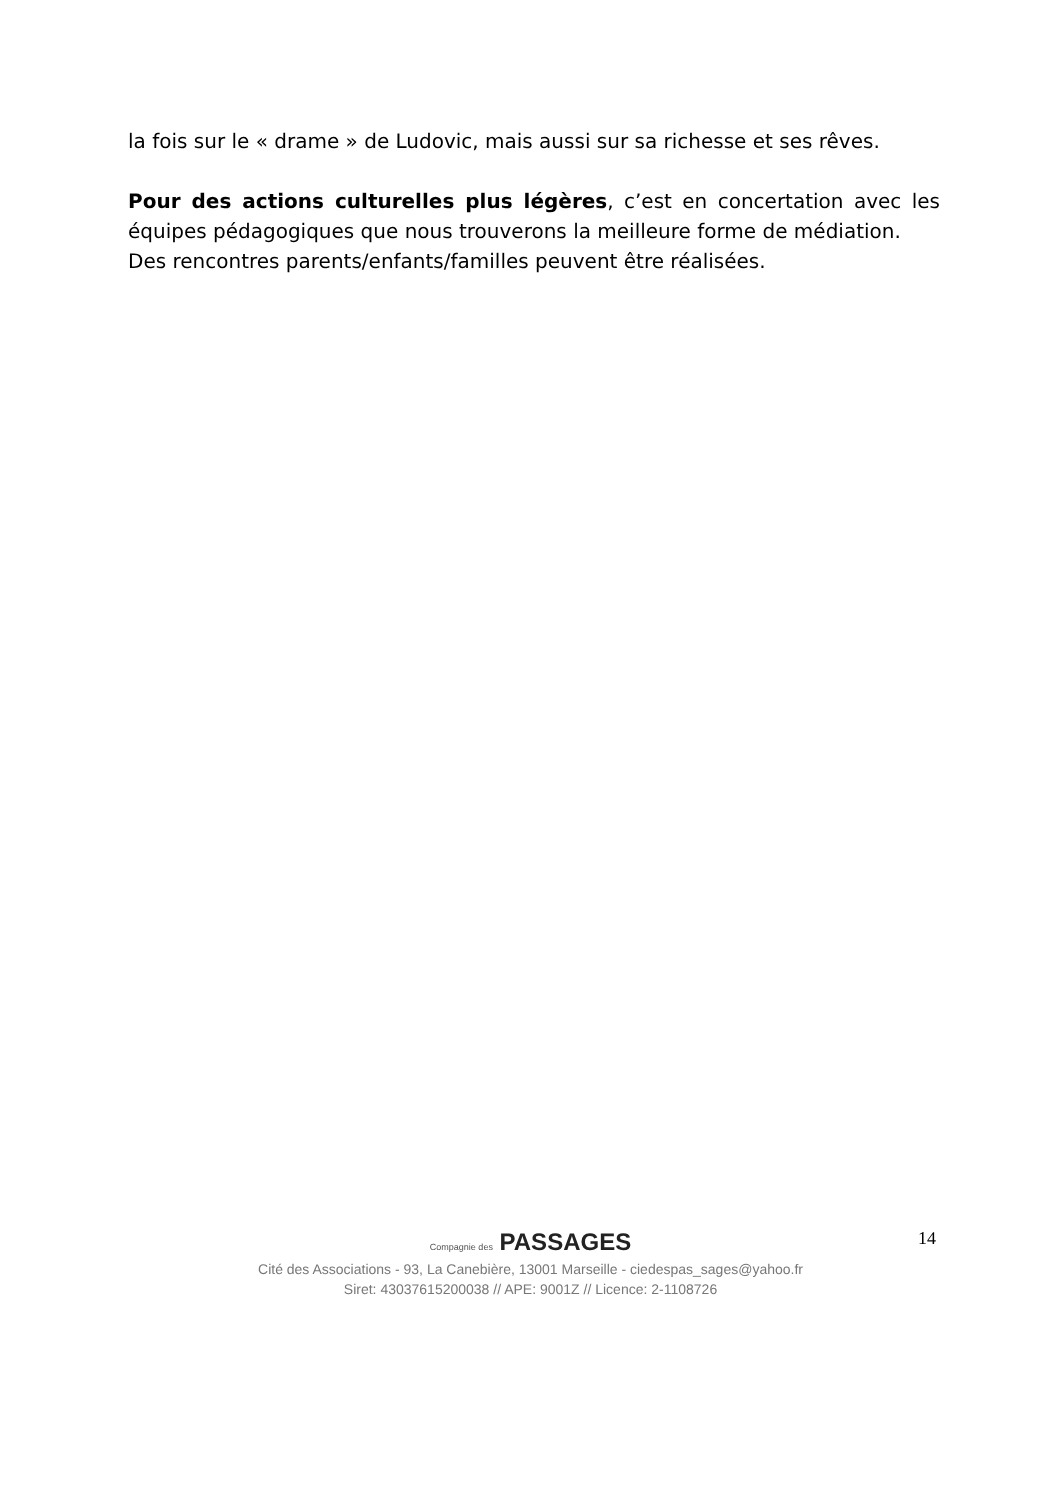la fois sur le « drame » de Ludovic, mais aussi sur sa richesse et ses rêves.
Pour des actions culturelles plus légères, c’est en concertation avec les équipes pédagogiques que nous trouverons la meilleure forme de médiation.
Des rencontres parents/enfants/familles peuvent être réalisées.
14
Compagnie des PASSAGES
Cité des Associations - 93, La Canebière, 13001 Marseille - ciedespas_sages@yahoo.fr
Siret: 43037615200038 // APE: 9001Z // Licence: 2-1108726